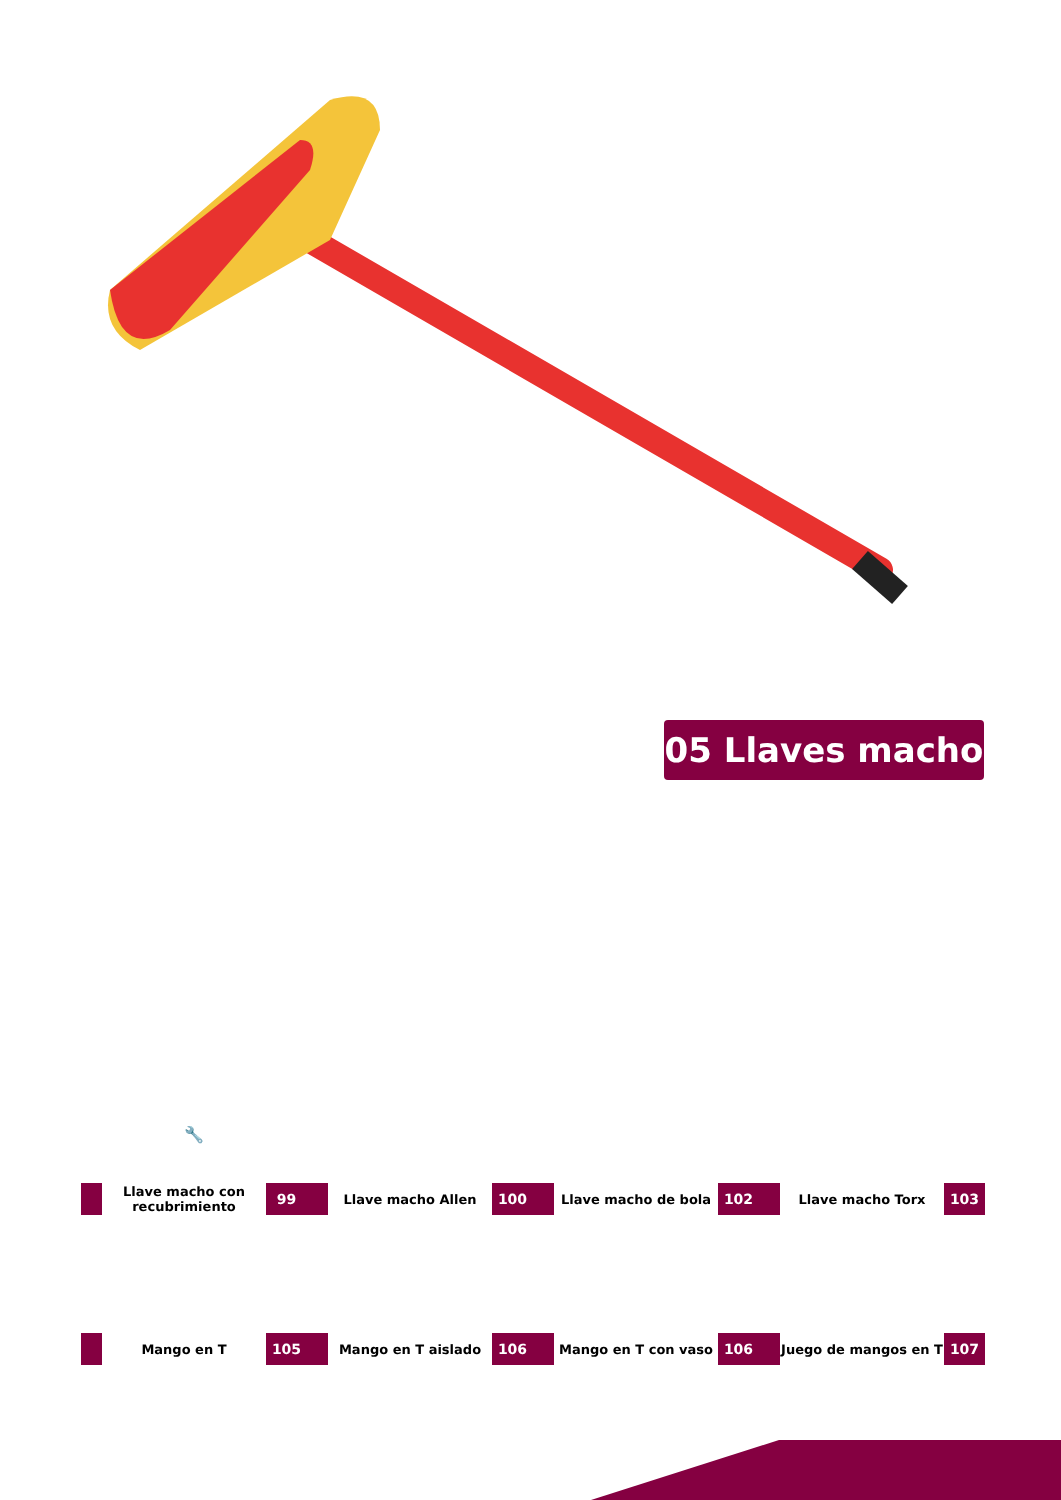05 Llaves macho
🔧
Llave macho con recubrimiento
99
Llave macho Allen
100
Llave macho de bola
102
Llave macho Torx
103
Mango en T
105
Mango en T aislado
106
Mango en T con vaso
106
Juego de mangos en T
107